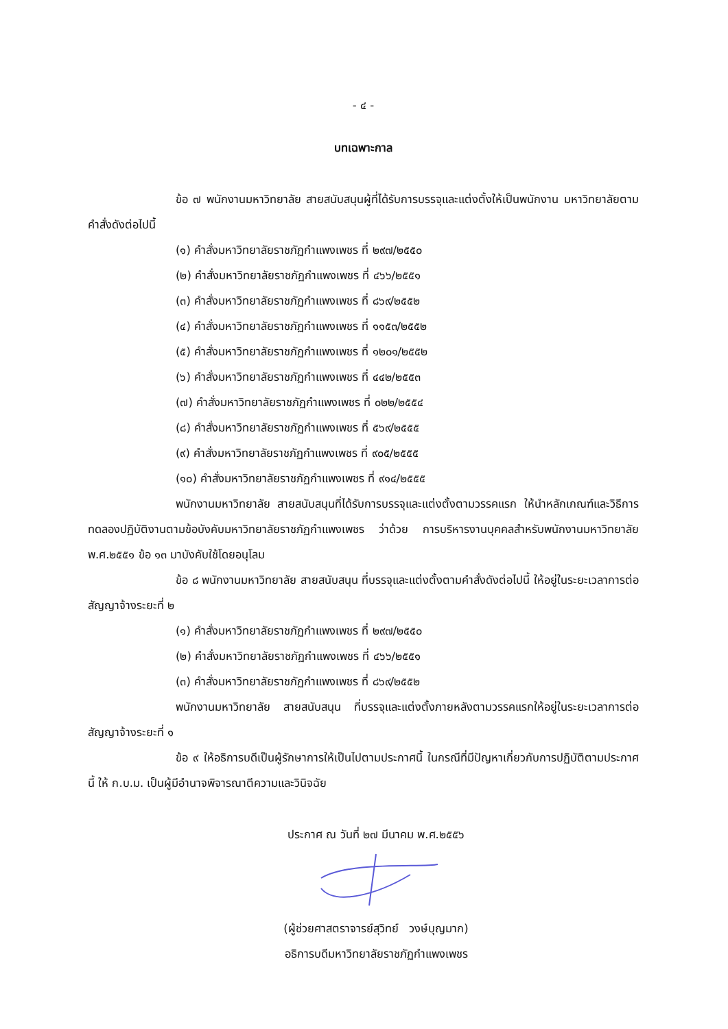- ๔ -
บทเฉพาะกาล
ข้อ ๗ พนักงานมหาวิทยาลัย สายสนับสนุนผู้ที่ได้รับการบรรจุและแต่งตั้งให้เป็นพนักงาน มหาวิทยาลัยตามคำสั่งดังต่อไปนี้
(๑) คำสั่งมหาวิทยาลัยราชภัฏกำแพงเพชร ที่ ๒๙๗/๒๕๕๐
(๒) คำสั่งมหาวิทยาลัยราชภัฏกำแพงเพชร ที่ ๔๖๖/๒๕๕๑
(๓) คำสั่งมหาวิทยาลัยราชภัฏกำแพงเพชร ที่ ๘๖๙/๒๕๕๒
(๔) คำสั่งมหาวิทยาลัยราชภัฏกำแพงเพชร ที่ ๑๑๕๓/๒๕๕๒
(๕) คำสั่งมหาวิทยาลัยราชภัฏกำแพงเพชร ที่ ๑๒๐๑/๒๕๕๒
(๖) คำสั่งมหาวิทยาลัยราชภัฏกำแพงเพชร ที่ ๔๔๒/๒๕๕๓
(๗) คำสั่งมหาวิทยาลัยราชภัฏกำแพงเพชร ที่ ๐๒๒/๒๕๕๔
(๘) คำสั่งมหาวิทยาลัยราชภัฏกำแพงเพชร ที่ ๕๖๙/๒๕๕๕
(๙) คำสั่งมหาวิทยาลัยราชภัฏกำแพงเพชร ที่ ๙๐๕/๒๕๕๕
(๑๐) คำสั่งมหาวิทยาลัยราชภัฏกำแพงเพชร ที่ ๙๑๔/๒๕๕๕
พนักงานมหาวิทยาลัย สายสนับสนุนที่ได้รับการบรรจุและแต่งตั้งตามวรรคแรก ให้นำหลักเกณฑ์และวิธีการทดลองปฏิบัติงานตามข้อบังคับมหาวิทยาลัยราชภัฏกำแพงเพชร ว่าด้วย การบริหารงานบุคคลสำหรับพนักงานมหาวิทยาลัย พ.ศ.๒๕๕๑ ข้อ ๑๓ มาบังคับใช้โดยอนุโลม
ข้อ ๘ พนักงานมหาวิทยาลัย สายสนับสนุน ที่บรรจุและแต่งตั้งตามคำสั่งดังต่อไปนี้ ให้อยู่ในระยะเวลาการต่อสัญญาจ้างระยะที่ ๒
(๑) คำสั่งมหาวิทยาลัยราชภัฏกำแพงเพชร ที่ ๒๙๗/๒๕๕๐
(๒) คำสั่งมหาวิทยาลัยราชภัฏกำแพงเพชร ที่ ๔๖๖/๒๕๕๑
(๓) คำสั่งมหาวิทยาลัยราชภัฏกำแพงเพชร ที่ ๘๖๙/๒๕๕๒
พนักงานมหาวิทยาลัย สายสนับสนุน ที่บรรจุและแต่งตั้งภายหลังตามวรรคแรกให้อยู่ในระยะเวลาการต่อสัญญาจ้างระยะที่ ๑
ข้อ ๙ ให้อธิการบดีเป็นผู้รักษาการให้เป็นไปตามประกาศนี้ ในกรณีที่มีปัญหาเกี่ยวกับการปฏิบัติตามประกาศนี้ ให้ ก.บ.ม. เป็นผู้มีอำนาจพิจารณาตีความและวินิจฉัย
ประกาศ ณ วันที่ ๒๗ มีนาคม พ.ศ.๒๕๕๖
(ผู้ช่วยศาสตราจารย์สุวิทย์ วงษ์บุญมาก)
อธิการบดีมหาวิทยาลัยราชภัฏกำแพงเพชร